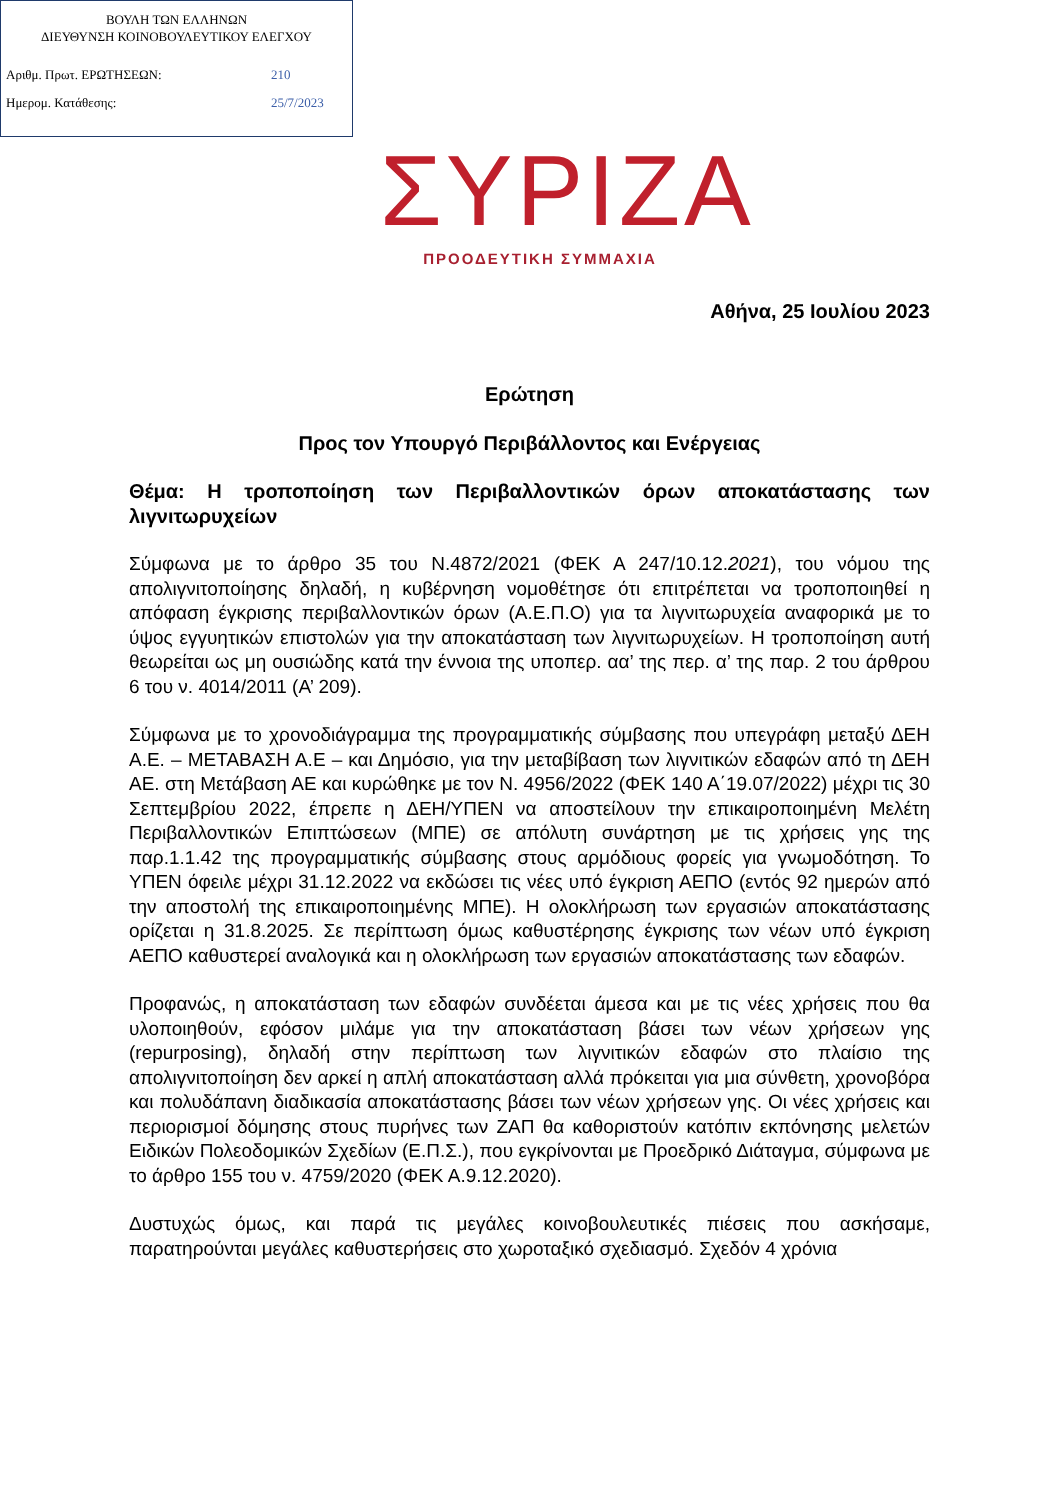ΒΟΥΛΗ ΤΩΝ ΕΛΛΗΝΩΝ
ΔΙΕΥΘΥΝΣΗ ΚΟΙΝΟΒΟΥΛΕΥΤΙΚΟΥ ΕΛΕΓΧΟΥ
Αριθμ. Πρωτ. ΕΡΩΤΗΣΕΩΝ: 210
Ημερομ. Κατάθεσης: 25/7/2023
ΣΥΡΙΖΑ
ΠΡΟΟΔΕΥΤΙΚΗ ΣΥΜΜΑΧΙΑ
Αθήνα, 25 Ιουλίου 2023
Ερώτηση
Προς τον Υπουργό Περιβάλλοντος και Ενέργειας
Θέμα: Η τροποποίηση των Περιβαλλοντικών όρων αποκατάστασης των λιγνιτωρυχείων
Σύμφωνα με το άρθρο 35 του Ν.4872/2021 (ΦΕΚ Α 247/10.12.2021), του νόμου της απολιγνιτοποίησης δηλαδή, η κυβέρνηση νομοθέτησε ότι επιτρέπεται να τροποποιηθεί η απόφαση έγκρισης περιβαλλοντικών όρων (Α.Ε.Π.Ο) για τα λιγνιτωρυχεία αναφορικά με το ύψος εγγυητικών επιστολών για την αποκατάσταση των λιγνιτωρυχείων. Η τροποποίηση αυτή θεωρείται ως μη ουσιώδης κατά την έννοια της υποπερ. αα’ της περ. α’ της παρ. 2 του άρθρου 6 του ν. 4014/2011 (Α’ 209).
Σύμφωνα με το χρονοδιάγραμμα της προγραμματικής σύμβασης που υπεγράφη μεταξύ ΔΕΗ Α.Ε. – ΜΕΤΑΒΑΣΗ Α.Ε – και Δημόσιο, για την μεταβίβαση των λιγνιτικών εδαφών από τη ΔΕΗ ΑΕ. στη Μετάβαση ΑΕ και κυρώθηκε με τον Ν. 4956/2022 (ΦΕΚ 140 Α΄19.07/2022) μέχρι τις 30 Σεπτεμβρίου 2022, έπρεπε η ΔΕΗ/ΥΠΕΝ να αποστείλουν την επικαιροποιημένη Μελέτη Περιβαλλοντικών Επιπτώσεων (ΜΠΕ) σε απόλυτη συνάρτηση με τις χρήσεις γης της παρ.1.1.42 της προγραμματικής σύμβασης στους αρμόδιους φορείς για γνωμοδότηση. Το ΥΠΕΝ όφειλε μέχρι 31.12.2022 να εκδώσει τις νέες υπό έγκριση ΑΕΠΟ (εντός 92 ημερών από την αποστολή της επικαιροποιημένης ΜΠΕ). Η ολοκλήρωση των εργασιών αποκατάστασης ορίζεται η 31.8.2025. Σε περίπτωση όμως καθυστέρησης έγκρισης των νέων υπό έγκριση ΑΕΠΟ καθυστερεί αναλογικά και η ολοκλήρωση των εργασιών αποκατάστασης των εδαφών.
Προφανώς, η αποκατάσταση των εδαφών συνδέεται άμεσα και με τις νέες χρήσεις που θα υλοποιηθούν, εφόσον μιλάμε για την αποκατάσταση βάσει των νέων χρήσεων γης (repurposing), δηλαδή στην περίπτωση των λιγνιτικών εδαφών στο πλαίσιο της απολιγνιτοποίηση δεν αρκεί η απλή αποκατάσταση αλλά πρόκειται για μια σύνθετη, χρονοβόρα και πολυδάπανη διαδικασία αποκατάστασης βάσει των νέων χρήσεων γης. Οι νέες χρήσεις και περιορισμοί δόμησης στους πυρήνες των ΖΑΠ θα καθοριστούν κατόπιν εκπόνησης μελετών Ειδικών Πολεοδομικών Σχεδίων (Ε.Π.Σ.), που εγκρίνονται με Προεδρικό Διάταγμα, σύμφωνα με το άρθρο 155 του ν. 4759/2020 (ΦΕΚ Α.9.12.2020).
Δυστυχώς όμως, και παρά τις μεγάλες κοινοβουλευτικές πιέσεις που ασκήσαμε, παρατηρούνται μεγάλες καθυστερήσεις στο χωροταξικό σχεδιασμό. Σχεδόν 4 χρόνια